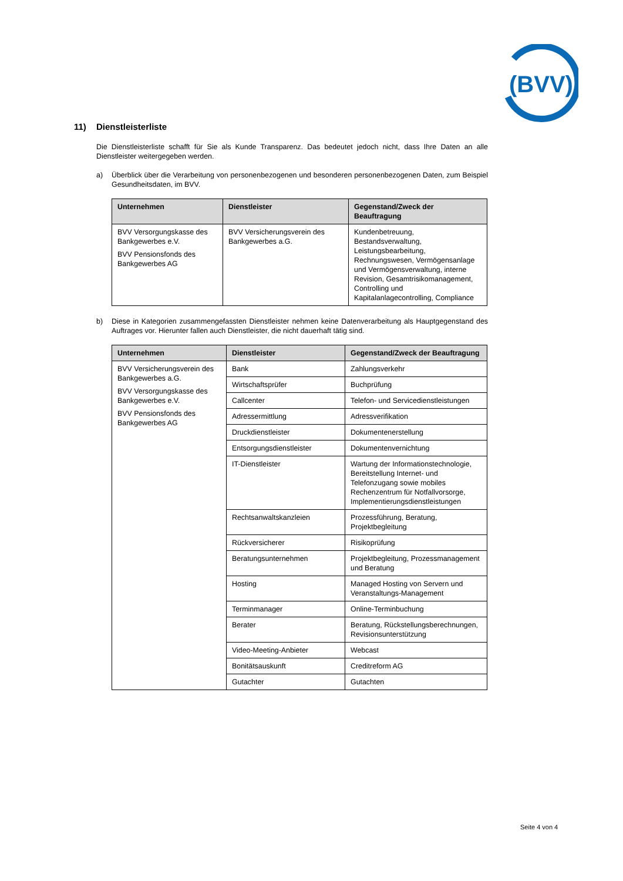(BVV)
11) Dienstleisterliste
Die Dienstleisterliste schafft für Sie als Kunde Transparenz. Das bedeutet jedoch nicht, dass Ihre Daten an alle Dienstleister weitergegeben werden.
a) Überblick über die Verarbeitung von personenbezogenen und besonderen personenbezogenen Daten, zum Beispiel Gesundheitsdaten, im BVV.
| Unternehmen | Dienstleister | Gegenstand/Zweck der Beauftragung |
| --- | --- | --- |
| BVV Versorgungskasse des Bankgewerbes e.V. BVV Pensionsfonds des Bankgewerbes AG | BVV Versicherungsverein des Bankgewerbes a.G. | Kundenbetreuung, Bestandsverwaltung, Leistungsbearbeitung, Rechnungswesen, Vermögensanlage und Vermögensverwaltung, interne Revision, Gesamtrisikomanagement, Controlling und Kapitalanlagecontrolling, Compliance |
b) Diese in Kategorien zusammengefassten Dienstleister nehmen keine Datenverarbeitung als Hauptgegenstand des Auftrages vor. Hierunter fallen auch Dienstleister, die nicht dauerhaft tätig sind.
| Unternehmen | Dienstleister | Gegenstand/Zweck der Beauftragung |
| --- | --- | --- |
| BVV Versicherungsverein des Bankgewerbes a.G. BVV Versorgungskasse des Bankgewerbes e.V. BVV Pensionsfonds des Bankgewerbes AG | Bank | Zahlungsverkehr |
| | Wirtschaftsprüfer | Buchprüfung |
| | Callcenter | Telefon- und Servicedienstleistungen |
| | Adressermittlung | Adressverifikation |
| | Druckdienstleister | Dokumentenerstellung |
| | Entsorgungsdienstleister | Dokumentenvernichtung |
| | IT-Dienstleister | Wartung der Informationstechnologie, Bereitstellung Internet- und Telefonzugang sowie mobiles Rechenzentrum für Notfallvorsorge, Implementierungsdienstleistungen |
| | Rechtsanwaltskanzleien | Prozessführung, Beratung, Projektbegleitung |
| | Rückversicherer | Risikoprüfung |
| | Beratungsunternehmen | Projektbegleitung, Prozessmanagement und Beratung |
| | Hosting | Managed Hosting von Servern und Veranstaltungs-Management |
| | Terminmanager | Online-Terminbuchung |
| | Berater | Beratung, Rückstellungsberechnungen, Revisionsunterstützung |
| | Video-Meeting-Anbieter | Webcast |
| | Bonitätsauskunft | Creditreform AG |
| | Gutachter | Gutachten |
Seite 4 von 4